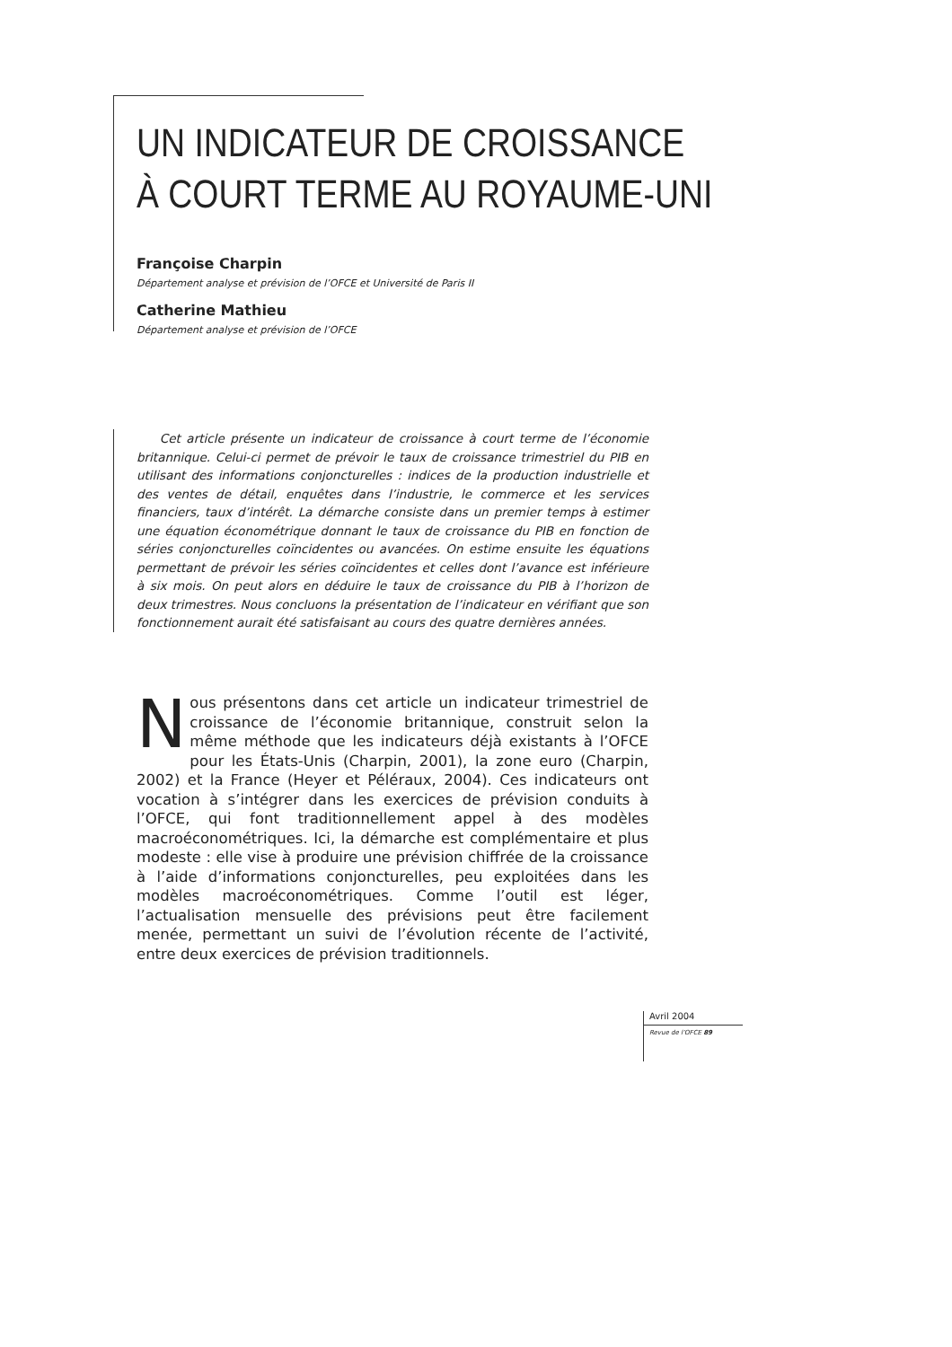UN INDICATEUR DE CROISSANCE
À COURT TERME AU ROYAUME-UNI
Françoise Charpin
Département analyse et prévision de l’OFCE et Université de Paris II
Catherine Mathieu
Département analyse et prévision de l’OFCE
Cet article présente un indicateur de croissance à court terme de l’économie britannique. Celui-ci permet de prévoir le taux de croissance trimestriel du PIB en utilisant des informations conjoncturelles : indices de la production industrielle et des ventes de détail, enquêtes dans l’industrie, le commerce et les services financiers, taux d’intérêt. La démarche consiste dans un premier temps à estimer une équation économétrique donnant le taux de croissance du PIB en fonction de séries conjoncturelles coïncidentes ou avancées. On estime ensuite les équations permettant de prévoir les séries coïncidentes et celles dont l’avance est inférieure à six mois. On peut alors en déduire le taux de croissance du PIB à l’horizon de deux trimestres. Nous concluons la présentation de l’indicateur en vérifiant que son fonctionnement aurait été satisfaisant au cours des quatre dernières années.
Nous présentons dans cet article un indicateur trimestriel de croissance de l’économie britannique, construit selon la même méthode que les indicateurs déjà existants à l’OFCE pour les États-Unis (Charpin, 2001), la zone euro (Charpin, 2002) et la France (Heyer et Péléraux, 2004). Ces indicateurs ont vocation à s’intégrer dans les exercices de prévision conduits à l’OFCE, qui font traditionnellement appel à des modèles macroéconométriques. Ici, la démarche est complémentaire et plus modeste : elle vise à produire une prévision chiffrée de la croissance à l’aide d’informations conjoncturelles, peu exploitées dans les modèles macroéconométriques. Comme l’outil est léger, l’actualisation mensuelle des prévisions peut être facilement menée, permettant un suivi de l’évolution récente de l’activité, entre deux exercices de prévision traditionnels.
Avril 2004
Revue de l’OFCE 89